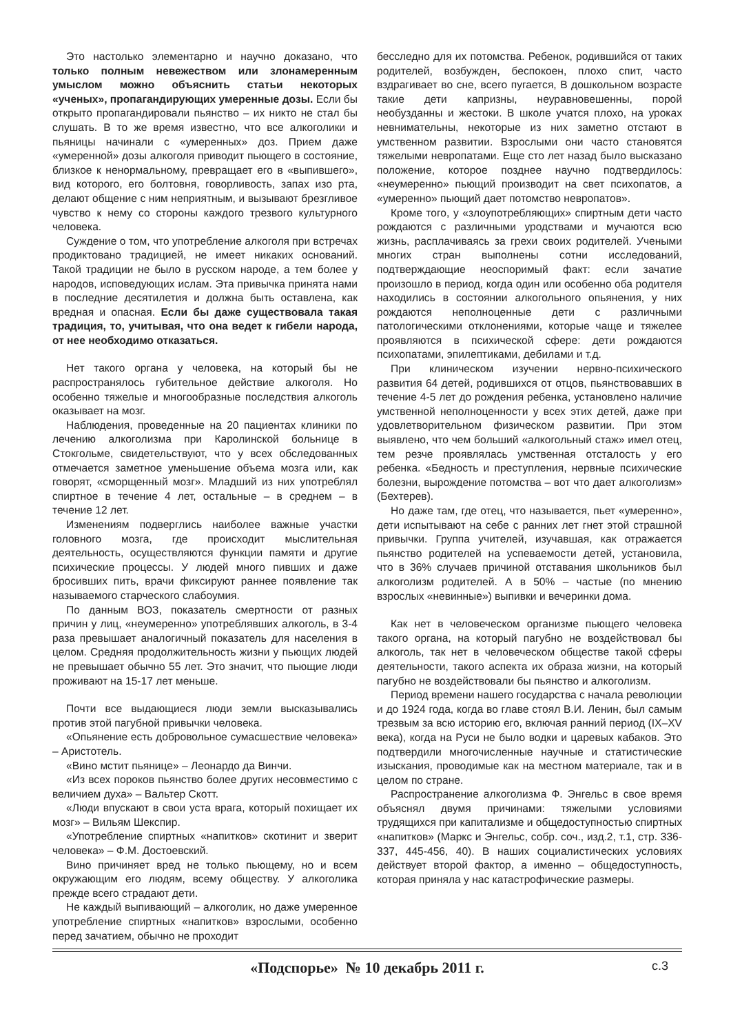Это настолько элементарно и научно доказано, что только полным невежеством или злонамеренным умыслом можно объяснить статьи некоторых «ученых», пропагандирующих умеренные дозы. Если бы открыто пропагандировали пьянство – их никто не стал бы слушать. В то же время известно, что все алкоголики и пьяницы начинали с «умеренных» доз. Прием даже «умеренной» дозы алкоголя приводит пьющего в состояние, близкое к ненормальному, превращает его в «выпившего», вид которого, его болтовня, говорливость, запах изо рта, делают общение с ним неприятным, и вызывают брезгливое чувство к нему со стороны каждого трезвого культурного человека.
Суждение о том, что употребление алкоголя при встречах продиктовано традицией, не имеет никаких оснований. Такой традиции не было в русском народе, а тем более у народов, исповедующих ислам. Эта привычка принята нами в последние десятилетия и должна быть оставлена, как вредная и опасная. Если бы даже существовала такая традиция, то, учитывая, что она ведет к гибели народа, от нее необходимо отказаться.
Нет такого органа у человека, на который бы не распространялось губительное действие алкоголя. Но особенно тяжелые и многообразные последствия алкоголь оказывает на мозг.
Наблюдения, проведенные на 20 пациентах клиники по лечению алкоголизма при Каролинской больнице в Стокгольме, свидетельствуют, что у всех обследованных отмечается заметное уменьшение объема мозга или, как говорят, «сморщенный мозг». Младший из них употреблял спиртное в течение 4 лет, остальные – в среднем – в течение 12 лет.
Изменениям подверглись наиболее важные участки головного мозга, где происходит мыслительная деятельность, осуществляются функции памяти и другие психические процессы. У людей много пивших и даже бросивших пить, врачи фиксируют раннее появление так называемого старческого слабоумия.
По данным ВОЗ, показатель смертности от разных причин у лиц, «неумеренно» употреблявших алкоголь, в 3-4 раза превышает аналогичный показатель для населения в целом. Средняя продолжительность жизни у пьющих людей не превышает обычно 55 лет. Это значит, что пьющие люди проживают на 15-17 лет меньше.
Почти все выдающиеся люди земли высказывались против этой пагубной привычки человека.
«Опьянение есть добровольное сумасшествие человека» – Аристотель.
«Вино мстит пьянице» – Леонардо да Винчи.
«Из всех пороков пьянство более других несовместимо с величием духа» – Вальтер Скотт.
«Люди впускают в свои уста врага, который похищает их мозг» – Вильям Шекспир.
«Употребление спиртных «напитков» скотинит и зверит человека» – Ф.М. Достоевский.
Вино причиняет вред не только пьющему, но и всем окружающим его людям, всему обществу. У алкоголика прежде всего страдают дети.
Не каждый выпивающий – алкоголик, но даже умеренное употребление спиртных «напитков» взрослыми, особенно перед зачатием, обычно не проходит
бесследно для их потомства. Ребенок, родившийся от таких родителей, возбужден, беспокоен, плохо спит, часто вздрагивает во сне, всего пугается, В дошкольном возрасте такие дети капризны, неуравновешенны, порой необузданны и жестоки. В школе учатся плохо, на уроках невнимательны, некоторые из них заметно отстают в умственном развитии. Взрослыми они часто становятся тяжелыми невропатами. Еще сто лет назад было высказано положение, которое позднее научно подтвердилось: «неумеренно» пьющий производит на свет психопатов, а «умеренно» пьющий дает потомство невропатов».
Кроме того, у «злоупотребляющих» спиртным дети часто рождаются с различными уродствами и мучаются всю жизнь, расплачиваясь за грехи своих родителей. Учеными многих стран выполнены сотни исследований, подтверждающие неоспоримый факт: если зачатие произошло в период, когда один или особенно оба родителя находились в состоянии алкогольного опьянения, у них рождаются неполноценные дети с различными патологическими отклонениями, которые чаще и тяжелее проявляются в психической сфере: дети рождаются психопатами, эпилептиками, дебилами и т.д.
При клиническом изучении нервно-психического развития 64 детей, родившихся от отцов, пьянствовавших в течение 4-5 лет до рождения ребенка, установлено наличие умственной неполноценности у всех этих детей, даже при удовлетворительном физическом развитии. При этом выявлено, что чем больший «алкогольный стаж» имел отец, тем резче проявлялась умственная отсталость у его ребенка. «Бедность и преступления, нервные психические болезни, вырождение потомства – вот что дает алкоголизм» (Бехтерев).
Но даже там, где отец, что называется, пьет «умеренно», дети испытывают на себе с ранних лет гнет этой страшной привычки. Группа учителей, изучавшая, как отражается пьянство родителей на успеваемости детей, установила, что в 36% случаев причиной отставания школьников был алкоголизм родителей. А в 50% – частые (по мнению взрослых «невинные») выпивки и вечеринки дома.
Как нет в человеческом организме пьющего человека такого органа, на который пагубно не воздействовал бы алкоголь, так нет в человеческом обществе такой сферы деятельности, такого аспекта их образа жизни, на который пагубно не воздействовали бы пьянство и алкоголизм.
Период времени нашего государства с начала революции и до 1924 года, когда во главе стоял В.И. Ленин, был самым трезвым за всю историю его, включая ранний период (IX–XV века), когда на Руси не было водки и царевых кабаков. Это подтвердили многочисленные научные и статистические изыскания, проводимые как на местном материале, так и в целом по стране.
Распространение алкоголизма Ф. Энгельс в свое время объяснял двумя причинами: тяжелыми условиями трудящихся при капитализме и общедоступностью спиртных «напитков» (Маркс и Энгельс, собр. соч., изд.2, т.1, стр. 336-337, 445-456, 40). В наших социалистических условиях действует второй фактор, а именно – общедоступность, которая приняла у нас катастрофические размеры.
«Подспорье» № 10 декабрь 2011 г. с.3